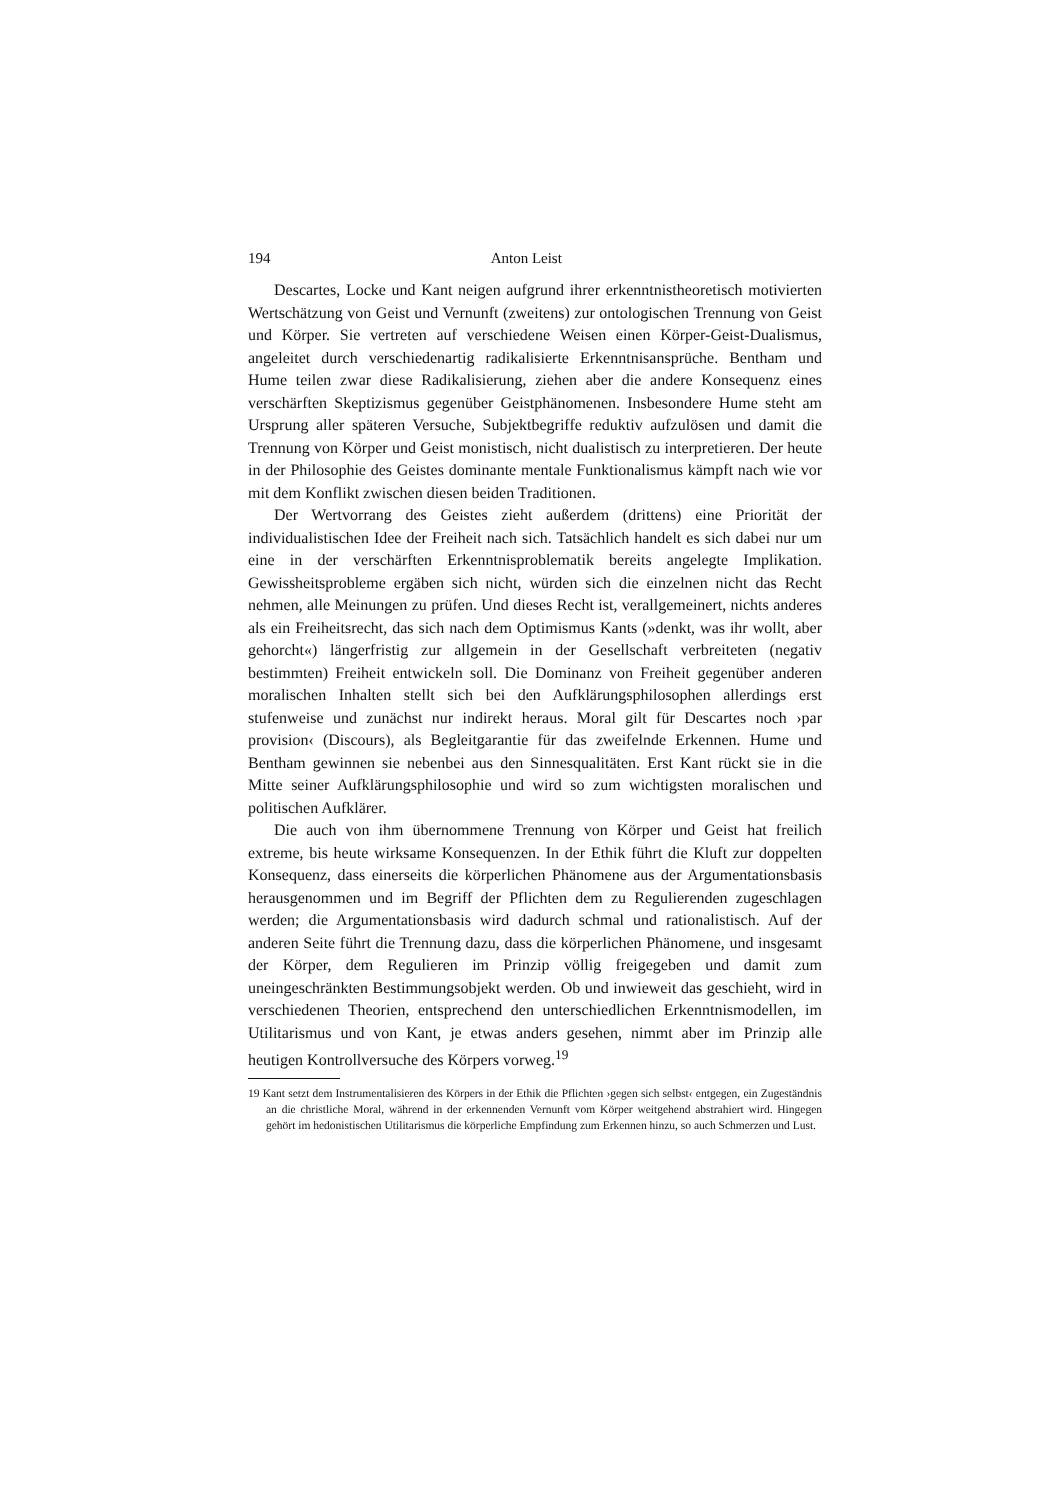194 Anton Leist
Descartes, Locke und Kant neigen aufgrund ihrer erkenntnistheoretisch motivierten Wertschätzung von Geist und Vernunft (zweitens) zur ontologischen Trennung von Geist und Körper. Sie vertreten auf verschiedene Weisen einen Körper-Geist-Dualismus, angeleitet durch verschiedenartig radikalisierte Erkenntnisansprüche. Bentham und Hume teilen zwar diese Radikalisierung, ziehen aber die andere Konsequenz eines verschärften Skeptizismus gegenüber Geistphänomenen. Insbesondere Hume steht am Ursprung aller späteren Versuche, Subjektbegriffe reduktiv aufzulösen und damit die Trennung von Körper und Geist monistisch, nicht dualistisch zu interpretieren. Der heute in der Philosophie des Geistes dominante mentale Funktionalismus kämpft nach wie vor mit dem Konflikt zwischen diesen beiden Traditionen.
Der Wertvorrang des Geistes zieht außerdem (drittens) eine Priorität der individualistischen Idee der Freiheit nach sich. Tatsächlich handelt es sich dabei nur um eine in der verschärften Erkenntnisproblematik bereits angelegte Implikation. Gewissheitsprobleme ergäben sich nicht, würden sich die einzelnen nicht das Recht nehmen, alle Meinungen zu prüfen. Und dieses Recht ist, verallgemeinert, nichts anderes als ein Freiheitsrecht, das sich nach dem Optimismus Kants (»denkt, was ihr wollt, aber gehorcht«) längerfristig zur allgemein in der Gesellschaft verbreiteten (negativ bestimmten) Freiheit entwickeln soll. Die Dominanz von Freiheit gegenüber anderen moralischen Inhalten stellt sich bei den Aufklärungsphilosophen allerdings erst stufenweise und zunächst nur indirekt heraus. Moral gilt für Descartes noch ›par provision‹ (Discours), als Begleitgarantie für das zweifelnde Erkennen. Hume und Bentham gewinnen sie nebenbei aus den Sinnesqualitäten. Erst Kant rückt sie in die Mitte seiner Aufklärungsphilosophie und wird so zum wichtigsten moralischen und politischen Aufklärer.
Die auch von ihm übernommene Trennung von Körper und Geist hat freilich extreme, bis heute wirksame Konsequenzen. In der Ethik führt die Kluft zur doppelten Konsequenz, dass einerseits die körperlichen Phänomene aus der Argumentationsbasis herausgenommen und im Begriff der Pflichten dem zu Regulierenden zugeschlagen werden; die Argumentationsbasis wird dadurch schmal und rationalistisch. Auf der anderen Seite führt die Trennung dazu, dass die körperlichen Phänomene, und insgesamt der Körper, dem Regulieren im Prinzip völlig freigegeben und damit zum uneingeschränkten Bestimmungsobjekt werden. Ob und inwieweit das geschieht, wird in verschiedenen Theorien, entsprechend den unterschiedlichen Erkenntnismodellen, im Utilitarismus und von Kant, je etwas anders gesehen, nimmt aber im Prinzip alle heutigen Kontrollversuche des Körpers vorweg.<sup>19</sup>
19 Kant setzt dem Instrumentalisieren des Körpers in der Ethik die Pflichten ›gegen sich selbst‹ entgegen, ein Zugeständnis an die christliche Moral, während in der erkennenden Vernunft vom Körper weitgehend abstrahiert wird. Hingegen gehört im hedonistischen Utilitarismus die körperliche Empfindung zum Erkennen hinzu, so auch Schmerzen und Lust.